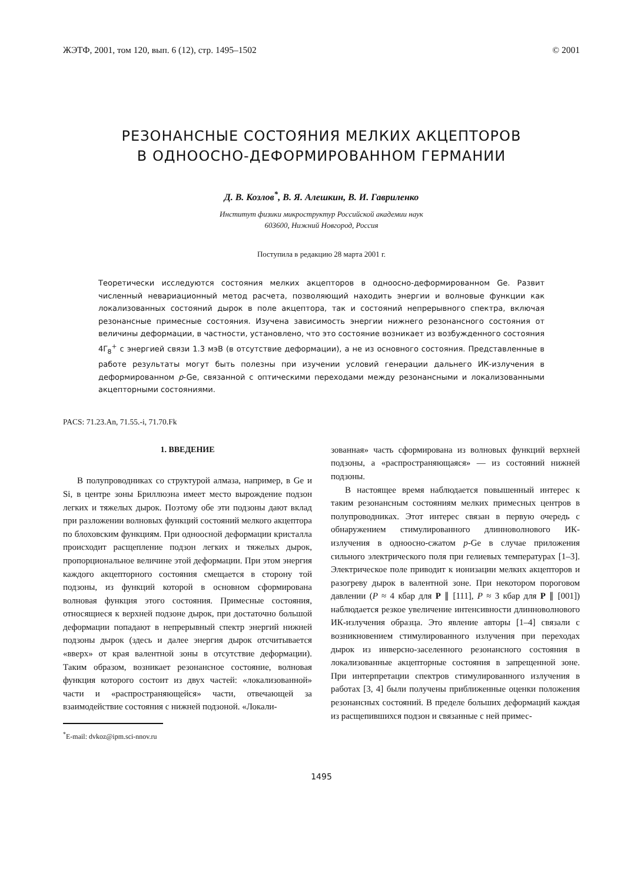ЖЭТФ, 2001, том 120, вып. 6 (12), стр. 1495–1502 © 2001
РЕЗОНАНСНЫЕ СОСТОЯНИЯ МЕЛКИХ АКЦЕПТОРОВ
В ОДНООСНО-ДЕФОРМИРОВАННОМ ГЕРМАНИИ
Д. В. Козлов<sup>*</sup>, В. Я. Алешкин, В. И. Гавриленко
Институт физики микроструктур Российской академии наук
603600, Нижний Новгород, Россия
Поступила в редакцию 28 марта 2001 г.
Теоретически исследуются состояния мелких акцепторов в одноосно-деформированном Ge. Развит численный невариационный метод расчета, позволяющий находить энергии и волновые функции как локализованных состояний дырок в поле акцептора, так и состояний непрерывного спектра, включая резонансные примесные состояния. Изучена зависимость энергии нижнего резонансного состояния от величины деформации, в частности, установлено, что это состояние возникает из возбужденного состояния 4Γ<sub>8</sub><sup>+</sup> с энергией связи 1.3 мэВ (в отсутствие деформации), а не из основного состояния. Представленные в работе результаты могут быть полезны при изучении условий генерации дальнего ИК-излучения в деформированном p-Ge, связанной с оптическими переходами между резонансными и локализованными акцепторными состояниями.
PACS: 71.23.An, 71.55.-i, 71.70.Fk
1. ВВЕДЕНИЕ
В полупроводниках со структурой алмаза, например, в Ge и Si, в центре зоны Бриллюэна имеет место вырождение подзон легких и тяжелых дырок. Поэтому обе эти подзоны дают вклад при разложении волновых функций состояний мелкого акцептора по блоховским функциям. При одноосной деформации кристалла происходит расщепление подзон легких и тяжелых дырок, пропорциональное величине этой деформации. При этом энергия каждого акцепторного состояния смещается в сторону той подзоны, из функций которой в основном сформирована волновая функция этого состояния. Примесные состояния, относящиеся к верхней подзоне дырок, при достаточно большой деформации попадают в непрерывный спектр энергий нижней подзоны дырок (здесь и далее энергия дырок отсчитывается «вверх» от края валентной зоны в отсутствие деформации). Таким образом, возникает резонансное состояние, волновая функция которого состоит из двух частей: «локализованной» части и «распространяющейся» части, отвечающей за взаимодействие состояния с нижней подзоной. «Локали-
<sup>*</sup> E-mail: dvkoz@ipm.sci-nnov.ru
зованная» часть сформирована из волновых функций верхней подзоны, а «распространяющаяся» — из состояний нижней подзоны.
В настоящее время наблюдается повышенный интерес к таким резонансным состояниям мелких примесных центров в полупроводниках. Этот интерес связан в первую очередь с обнаружением стимулированного длинноволнового ИК-излучения в одноосно-сжатом p-Ge в случае приложения сильного электрического поля при гелиевых температурах [1–3]. Электрическое поле приводит к ионизации мелких акцепторов и разогреву дырок в валентной зоне. При некотором пороговом давлении (P ≈ 4 кбар для P ∥ [111], P ≈ 3 кбар для P ∥ [001]) наблюдается резкое увеличение интенсивности длинноволнового ИК-излучения образца. Это явление авторы [1–4] связали с возникновением стимулированного излучения при переходах дырок из инверсно-заселенного резонансного состояния в локализованные акцепторные состояния в запрещенной зоне. При интерпретации спектров стимулированного излучения в работах [3, 4] были получены приближенные оценки положения резонансных состояний. В пределе больших деформаций каждая из расщепившихся подзон и связанные с ней примес-
1495